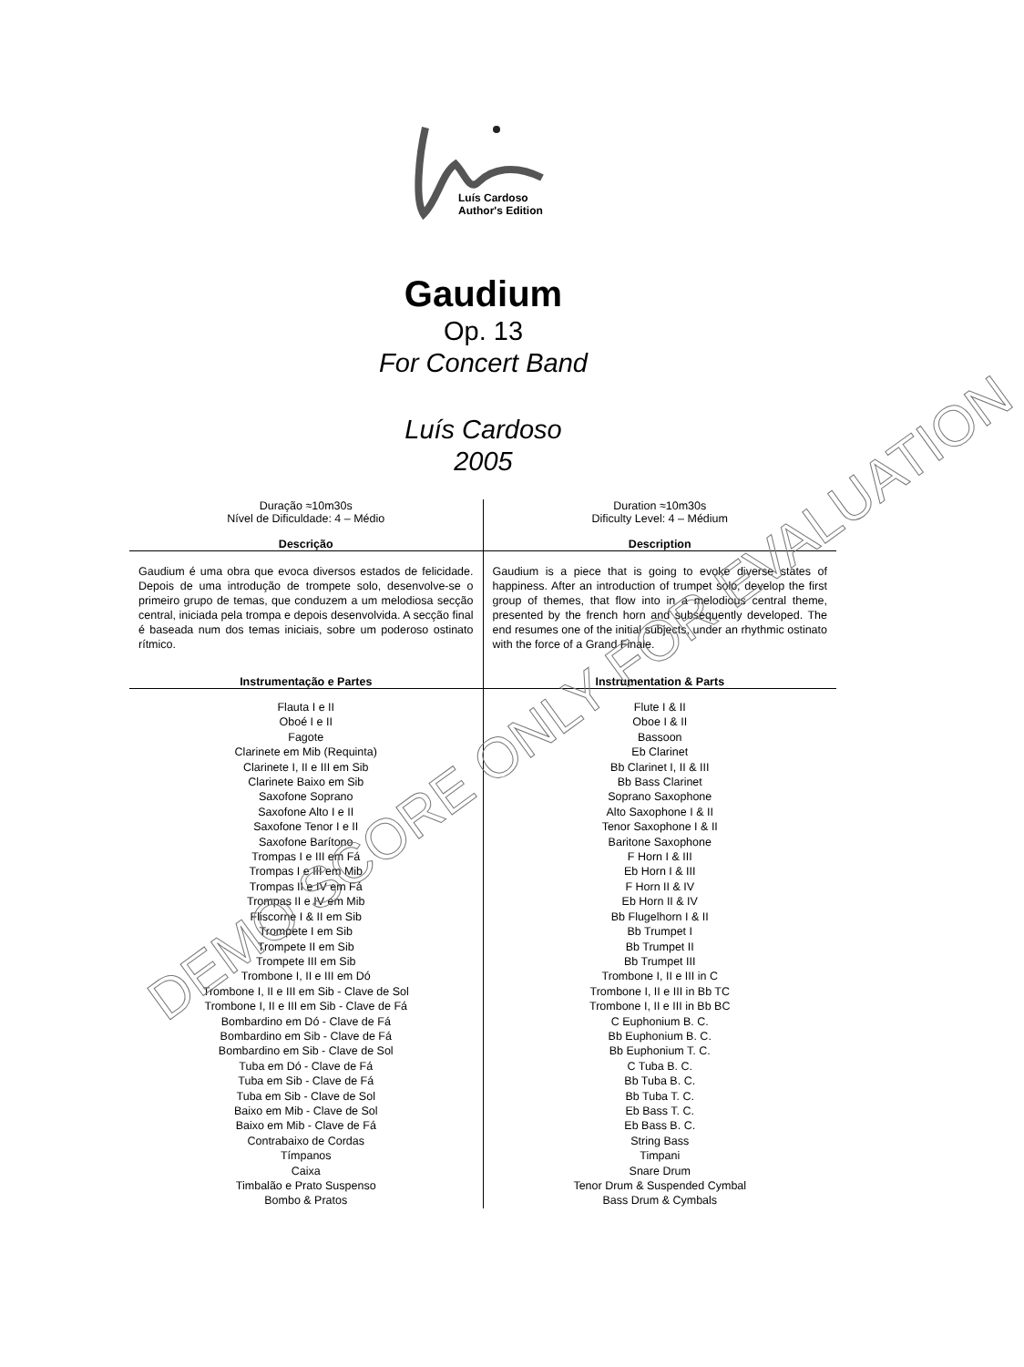Luís Cardoso
Author's Edition
Gaudium
Op. 13
For Concert Band
Luís Cardoso
2005
| Duração ≈10m30s Nível de Dificuldade: 4 – Médio | Duration ≈10m30s Dificulty Level: 4 – Médium |
| Descrição | Description |
| Gaudium é uma obra que evoca diversos estados de felicidade. Depois de uma introdução de trompete solo, desenvolve-se o primeiro grupo de temas, que conduzem a um melodiosa secção central, iniciada pela trompa e depois desenvolvida. A secção final é baseada num dos temas iniciais, sobre um poderoso ostinato rítmico. | Gaudium is a piece that is going to evoke diverse states of happiness. After an introduction of trumpet solo, develop the first group of themes, that flow into in a melodious central theme, presented by the french horn and subsequently developed. The end resumes one of the initial subjects, under an rhythmic ostinato with the force of a Grand Finale. |
| Instrumentação e Partes | Instrumentation & Parts |
| Flauta I e II Oboé I e II Fagote Clarinete em Mib (Requinta) Clarinete I, II e III em Sib Clarinete Baixo em Sib Saxofone Soprano Saxofone Alto I e II Saxofone Tenor I e II Saxofone Barítono Trompas I e III em Fá Trompas I e III em Mib Trompas II e IV em Fá Trompas II e IV em Mib Fliscorne I & II em Sib Trompete I em Sib Trompete II em Sib Trompete III em Sib Trombone I, II e III em Dó Trombone I, II e III em Sib - Clave de Sol Trombone I, II e III em Sib - Clave de Fá Bombardino em Dó - Clave de Fá Bombardino em Sib - Clave de Fá Bombardino em Sib - Clave de Sol Tuba em Dó - Clave de Fá Tuba em Sib - Clave de Fá Tuba em Sib - Clave de Sol Baixo em Mib - Clave de Sol Baixo em Mib - Clave de Fá Contrabaixo de Cordas Tímpanos Caixa Timbalão e Prato Suspenso Bombo & Pratos | Flute I & II Oboe I & II Bassoon Eb Clarinet Bb Clarinet I, II & III Bb Bass Clarinet Soprano Saxophone Alto Saxophone I & II Tenor Saxophone I & II Baritone Saxophone F Horn I & III Eb Horn I & III F Horn II & IV Eb Horn II & IV Bb Flugelhorn I & II Bb Trumpet I Bb Trumpet II Bb Trumpet III Trombone I, II e III in C Trombone I, II e III in Bb TC Trombone I, II e III in Bb BC C Euphonium B. C. Bb Euphonium B. C. Bb Euphonium T. C. C Tuba B. C. Bb Tuba B. C. Bb Tuba T. C. Eb Bass T. C. Eb Bass B. C. String Bass Timpani Snare Drum Tenor Drum & Suspended Cymbal Bass Drum & Cymbals |
DEMO SCORE ONLY FOR EVALUATION